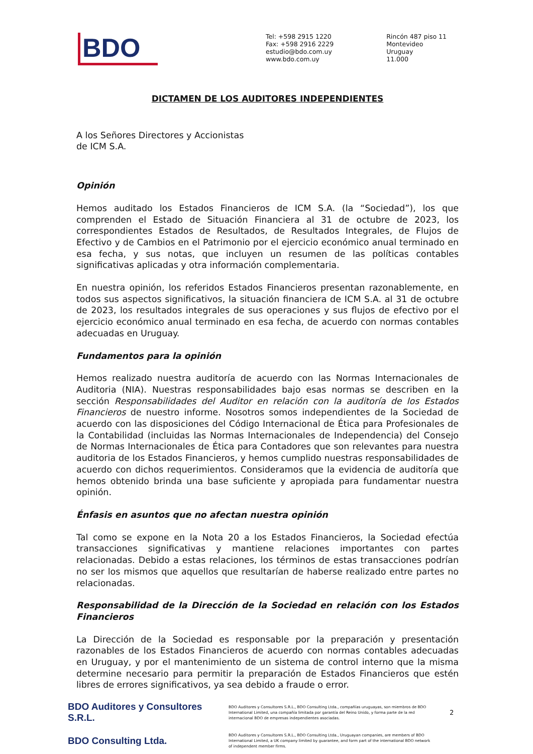BDO
Tel: +598 2915 1220
Fax: +598 2916 2229
estudio@bdo.com.uy
www.bdo.com.uy
Rincón 487 piso 11
Montevideo
Uruguay
11.000
DICTAMEN DE LOS AUDITORES INDEPENDIENTES
A los Señores Directores y Accionistas
de ICM S.A.
Opinión
Hemos auditado los Estados Financieros de ICM S.A. (la “Sociedad”), los que comprenden el Estado de Situación Financiera al 31 de octubre de 2023, los correspondientes Estados de Resultados, de Resultados Integrales, de Flujos de Efectivo y de Cambios en el Patrimonio por el ejercicio económico anual terminado en esa fecha, y sus notas, que incluyen un resumen de las políticas contables significativas aplicadas y otra información complementaria.
En nuestra opinión, los referidos Estados Financieros presentan razonablemente, en todos sus aspectos significativos, la situación financiera de ICM S.A. al 31 de octubre de 2023, los resultados integrales de sus operaciones y sus flujos de efectivo por el ejercicio económico anual terminado en esa fecha, de acuerdo con normas contables adecuadas en Uruguay.
Fundamentos para la opinión
Hemos realizado nuestra auditoría de acuerdo con las Normas Internacionales de Auditoria (NIA). Nuestras responsabilidades bajo esas normas se describen en la sección Responsabilidades del Auditor en relación con la auditoría de los Estados Financieros de nuestro informe. Nosotros somos independientes de la Sociedad de acuerdo con las disposiciones del Código Internacional de Ética para Profesionales de la Contabilidad (incluidas las Normas Internacionales de Independencia) del Consejo de Normas Internacionales de Ética para Contadores que son relevantes para nuestra auditoria de los Estados Financieros, y hemos cumplido nuestras responsabilidades de acuerdo con dichos requerimientos. Consideramos que la evidencia de auditoría que hemos obtenido brinda una base suficiente y apropiada para fundamentar nuestra opinión.
Énfasis en asuntos que no afectan nuestra opinión
Tal como se expone en la Nota 20 a los Estados Financieros, la Sociedad efectúa transacciones significativas y mantiene relaciones importantes con partes relacionadas. Debido a estas relaciones, los términos de estas transacciones podrían no ser los mismos que aquellos que resultarían de haberse realizado entre partes no relacionadas.
Responsabilidad de la Dirección de la Sociedad en relación con los Estados Financieros
La Dirección de la Sociedad es responsable por la preparación y presentación razonables de los Estados Financieros de acuerdo con normas contables adecuadas en Uruguay, y por el mantenimiento de un sistema de control interno que la misma determine necesario para permitir la preparación de Estados Financieros que estén libres de errores significativos, ya sea debido a fraude o error.
BDO Auditores y Consultores S.R.L.
BDO Auditores y Consultores S.R.L., BDO Consulting Ltda., compañías uruguayas, son miembros de BDO International Limited, una compañía limitada por garantía del Reino Unido, y forma parte de la red internacional BDO de empresas independientes asociadas.
2
BDO Consulting Ltda.
BDO Auditores y Consultores S.R.L., BDO Consulting Ltda., Uruguayan companies, are members of BDO International Limited, a UK company limited by guarantee, and form part of the international BDO network of independent member firms.